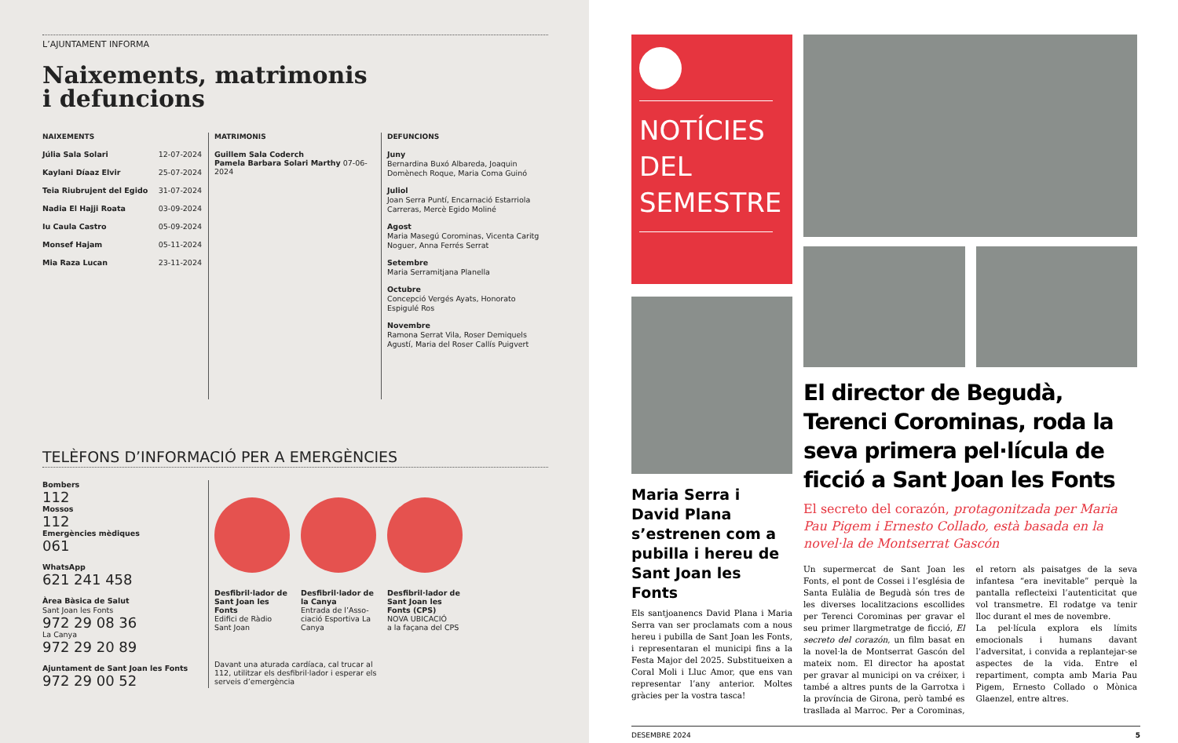L’AJUNTAMENT INFORMA
Naixements, matrimonis
i defuncions
NAIXEMENTS
Júlia Sala Solari 12-07-2024
Kaylani Díaaz Elvir 25-07-2024
Teia Riubrujent del Egido 31-07-2024
Nadia El Hajji Roata 03-09-2024
Iu Caula Castro 05-09-2024
Monsef Hajam 05-11-2024
Mia Raza Lucan 23-11-2024
MATRIMONIS
Guillem Sala Coderch
Pamela Barbara Solari Marthy 07-06-2024
DEFUNCIONS
Juny
Bernardina Buxó Albareda, Joaquin Domènech Roque, Maria Coma Guinó
Juliol
Joan Serra Puntí, Encarnació Estarriola Carreras, Mercè Egido Moliné
Agost
Maria Masegú Corominas, Vicenta Caritg Noguer, Anna Ferrés Serrat
Setembre
Maria Serramitjana Planella
Octubre
Concepció Vergés Ayats, Honorato Espigulé Ros
Novembre
Ramona Serrat Vila, Roser Demiquels Agustí, Maria del Roser Callís Puigvert
TELÈFONS D’INFORMACIÓ PER A EMERGÈNCIES
Bombers
112
Mossos
112
Emergències mèdiques
061
WhatsApp
621 241 458
Àrea Bàsica de Salut
Sant Joan les Fonts
972 29 08 36
La Canya
972 29 20 89
Ajuntament de Sant Joan les Fonts
972 29 00 52
Desfibril·lador de Sant Joan les Fonts
Edifici de Ràdio Sant Joan
Desfibril·lador de la Canya
Entrada de l’Asso-ciació Esportiva La Canya
Desfibril·lador de Sant Joan les Fonts (CPS)
NOVA UBICACIÓ
a la façana del CPS
Davant una aturada cardíaca, cal trucar al 112, utilitzar els desfibril·lador i esperar els serveis d’emergència
NOTÍCIES DEL SEMESTRE
Maria Serra i David Plana s’estrenen com a pubilla i hereu de Sant Joan les Fonts
Els santjoanencs David Plana i Maria Serra van ser proclamats com a nous hereu i pubilla de Sant Joan les Fonts, i representaran el municipi fins a la Festa Major del 2025. Substitueixen a Coral Moli i Lluc Amor, que ens van representar l’any anterior. Moltes gràcies per la vostra tasca!
El director de Begudà, Terenci Corominas, roda la seva primera pel·lícula de ficció a Sant Joan les Fonts
El secreto del corazón, protagonitzada per Maria Pau Pigem i Ernesto Collado, està basada en la novel·la de Montserrat Gascón
Un supermercat de Sant Joan les Fonts, el pont de Cossei i l’església de Santa Eulàlia de Begudà són tres de les diverses localitzacions escollides per Terenci Corominas per gravar el seu primer llargmetratge de ficció, El secreto del corazón, un film basat en la novel·la de Montserrat Gascón del mateix nom. El director ha apostat per gravar al municipi on va créixer, i també a altres punts de la Garrotxa i la província de Girona, però també es trasllada al Marroc. Per a Corominas, el retorn als paisatges de la seva infantesa “era inevitable” perquè la pantalla reflecteixi l’autenticitat que vol transmetre. El rodatge va tenir lloc durant el mes de novembre.
La pel·lícula explora els límits emocionals i humans davant l’adversitat, i convida a replantejar-se aspectes de la vida. Entre el repartiment, compta amb Maria Pau Pigem, Ernesto Collado o Mònica Glaenzel, entre altres.
DESEMBRE 2024 5